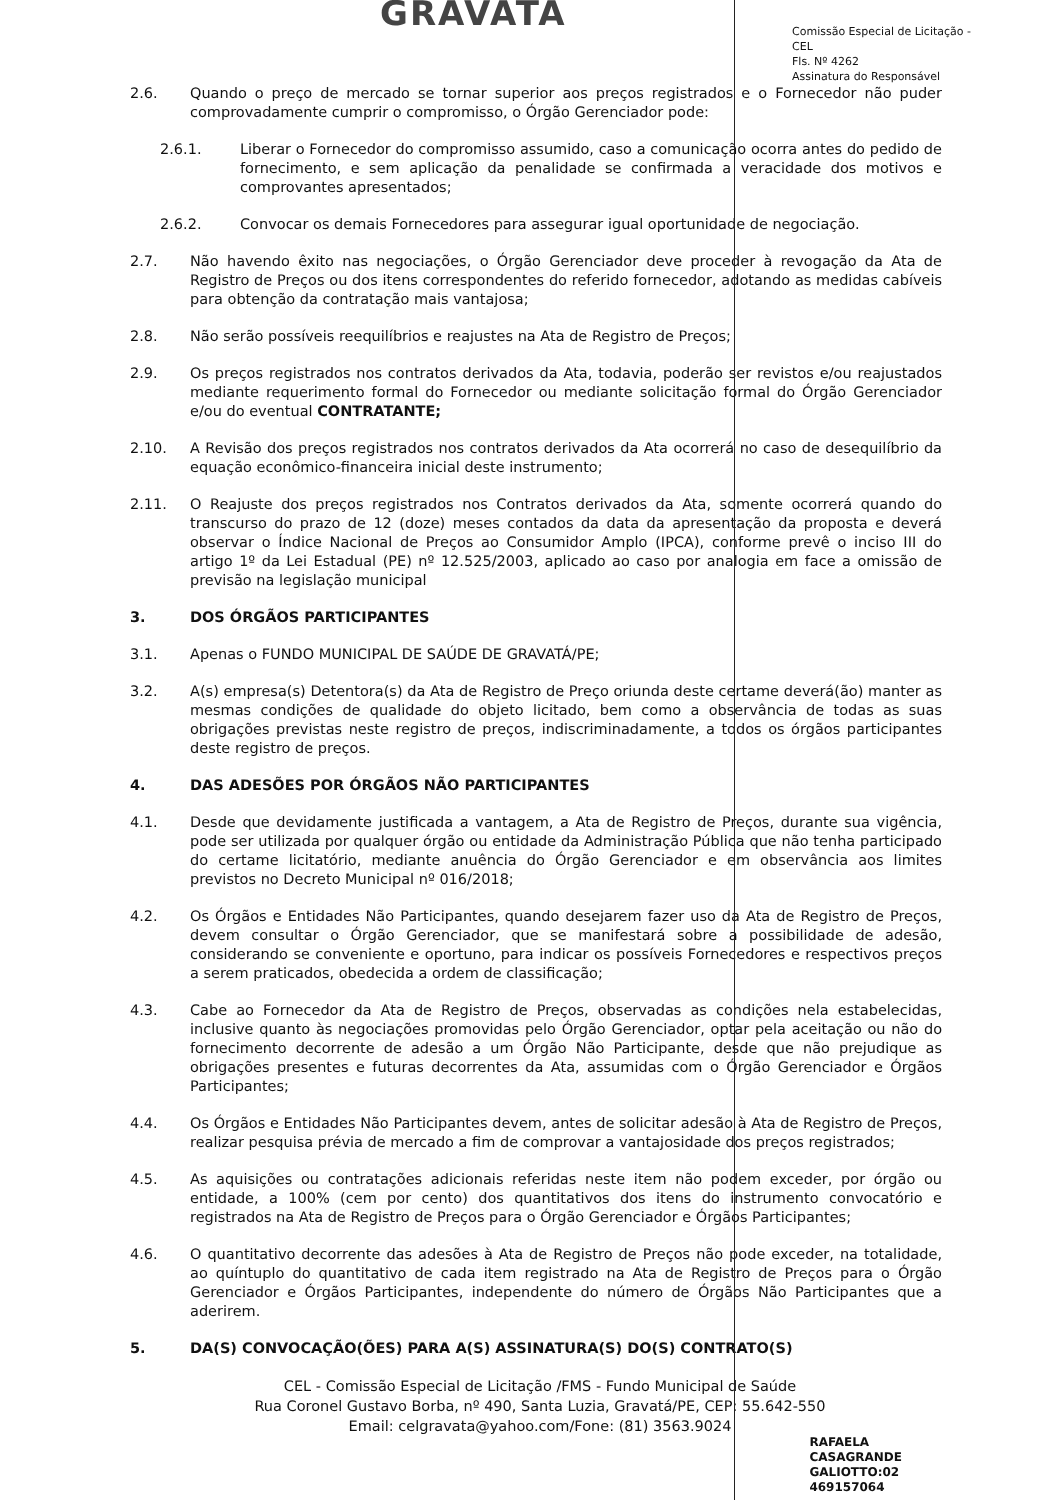GRAVATA
Comissão Especial de Licitação - CEL
Fls. Nº 4262
Assinatura do Responsável
2.6. Quando o preço de mercado se tornar superior aos preços registrados e o Fornecedor não puder comprovadamente cumprir o compromisso, o Órgão Gerenciador pode:
2.6.1. Liberar o Fornecedor do compromisso assumido, caso a comunicação ocorra antes do pedido de fornecimento, e sem aplicação da penalidade se confirmada a veracidade dos motivos e comprovantes apresentados;
2.6.2. Convocar os demais Fornecedores para assegurar igual oportunidade de negociação.
2.7. Não havendo êxito nas negociações, o Órgão Gerenciador deve proceder à revogação da Ata de Registro de Preços ou dos itens correspondentes do referido fornecedor, adotando as medidas cabíveis para obtenção da contratação mais vantajosa;
2.8. Não serão possíveis reequilíbrios e reajustes na Ata de Registro de Preços;
2.9. Os preços registrados nos contratos derivados da Ata, todavia, poderão ser revistos e/ou reajustados mediante requerimento formal do Fornecedor ou mediante solicitação formal do Órgão Gerenciador e/ou do eventual CONTRATANTE;
2.10. A Revisão dos preços registrados nos contratos derivados da Ata ocorrerá no caso de desequilíbrio da equação econômico-financeira inicial deste instrumento;
2.11. O Reajuste dos preços registrados nos Contratos derivados da Ata, somente ocorrerá quando do transcurso do prazo de 12 (doze) meses contados da data da apresentação da proposta e deverá observar o Índice Nacional de Preços ao Consumidor Amplo (IPCA), conforme prevê o inciso III do artigo 1º da Lei Estadual (PE) nº 12.525/2003, aplicado ao caso por analogia em face a omissão de previsão na legislação municipal
3. DOS ÓRGÃOS PARTICIPANTES
3.1. Apenas o FUNDO MUNICIPAL DE SAÚDE DE GRAVATÁ/PE;
3.2. A(s) empresa(s) Detentora(s) da Ata de Registro de Preço oriunda deste certame deverá(ão) manter as mesmas condições de qualidade do objeto licitado, bem como a observância de todas as suas obrigações previstas neste registro de preços, indiscriminadamente, a todos os órgãos participantes deste registro de preços.
4. DAS ADESÕES POR ÓRGÃOS NÃO PARTICIPANTES
4.1. Desde que devidamente justificada a vantagem, a Ata de Registro de Preços, durante sua vigência, pode ser utilizada por qualquer órgão ou entidade da Administração Pública que não tenha participado do certame licitatório, mediante anuência do Órgão Gerenciador e em observância aos limites previstos no Decreto Municipal nº 016/2018;
4.2. Os Órgãos e Entidades Não Participantes, quando desejarem fazer uso da Ata de Registro de Preços, devem consultar o Órgão Gerenciador, que se manifestará sobre a possibilidade de adesão, considerando se conveniente e oportuno, para indicar os possíveis Fornecedores e respectivos preços a serem praticados, obedecida a ordem de classificação;
4.3. Cabe ao Fornecedor da Ata de Registro de Preços, observadas as condições nela estabelecidas, inclusive quanto às negociações promovidas pelo Órgão Gerenciador, optar pela aceitação ou não do fornecimento decorrente de adesão a um Órgão Não Participante, desde que não prejudique as obrigações presentes e futuras decorrentes da Ata, assumidas com o Órgão Gerenciador e Órgãos Participantes;
4.4. Os Órgãos e Entidades Não Participantes devem, antes de solicitar adesão à Ata de Registro de Preços, realizar pesquisa prévia de mercado a fim de comprovar a vantajosidade dos preços registrados;
4.5. As aquisições ou contratações adicionais referidas neste item não podem exceder, por órgão ou entidade, a 100% (cem por cento) dos quantitativos dos itens do instrumento convocatório e registrados na Ata de Registro de Preços para o Órgão Gerenciador e Órgãos Participantes;
4.6. O quantitativo decorrente das adesões à Ata de Registro de Preços não pode exceder, na totalidade, ao quíntuplo do quantitativo de cada item registrado na Ata de Registro de Preços para o Órgão Gerenciador e Órgãos Participantes, independente do número de Órgãos Não Participantes que a aderirem.
5. DA(S) CONVOCAÇÃO(ÕES) PARA A(S) ASSINATURA(S) DO(S) CONTRATO(S)
CEL - Comissão Especial de Licitação /FMS - Fundo Municipal de Saúde
Rua Coronel Gustavo Borba, nº 490, Santa Luzia, Gravatá/PE, CEP: 55.642-550 Email: celgravata@yahoo.com/Fone: (81) 3563.9024
RAFAELA
CASAGRANDE
GALIOTTO:02
469157064